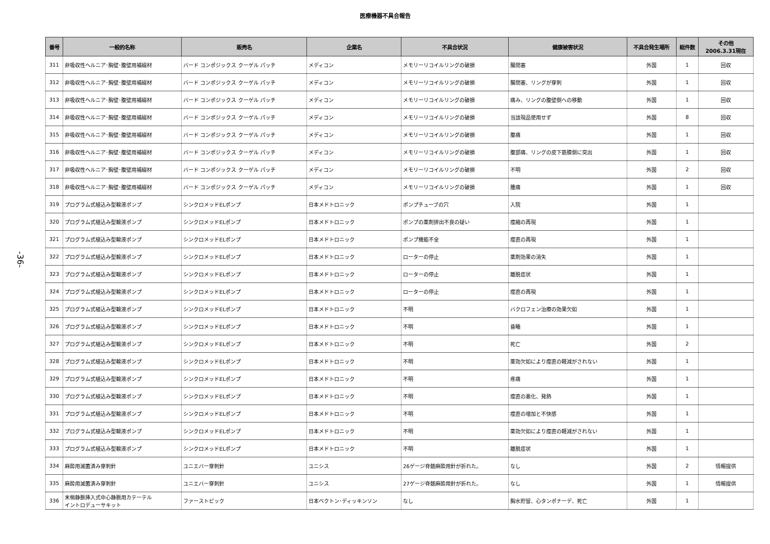医療機器不具合報告
-36-
| 番号 | 一般的名称 | 販売名 | 企業名 | 不具合状況 | 健康被害状況 | 不具合発生場所 | 総件数 | その他 2006.3.31現在 |
| --- | --- | --- | --- | --- | --- | --- | --- | --- |
| 311 | 非吸収性ヘルニア･胸壁･腹壁用補綴材 | バード コンポジックス クーゲル パッチ | メディコン | メモリーリコイルリングの破損 | 腸閉塞 | 外国 | 1 | 回収 |
| 312 | 非吸収性ヘルニア･胸壁･腹壁用補綴材 | バード コンポジックス クーゲル パッチ | メディコン | メモリーリコイルリングの破損 | 腸閉塞、リングが穿刺 | 外国 | 1 | 回収 |
| 313 | 非吸収性ヘルニア･胸壁･腹壁用補綴材 | バード コンポジックス クーゲル パッチ | メディコン | メモリーリコイルリングの破損 | 痛み、リングの腹壁側への移動 | 外国 | 1 | 回収 |
| 314 | 非吸収性ヘルニア･胸壁･腹壁用補綴材 | バード コンポジックス クーゲル パッチ | メディコン | メモリーリコイルリングの破損 | 当該現品使用せず | 外国 | 8 | 回収 |
| 315 | 非吸収性ヘルニア･胸壁･腹壁用補綴材 | バード コンポジックス クーゲル パッチ | メディコン | メモリーリコイルリングの破損 | 腹痛 | 外国 | 1 | 回収 |
| 316 | 非吸収性ヘルニア･胸壁･腹壁用補綴材 | バード コンポジックス クーゲル パッチ | メディコン | メモリーリコイルリングの破損 | 腹部痛、リングの皮下筋膜側に突出 | 外国 | 1 | 回収 |
| 317 | 非吸収性ヘルニア･胸壁･腹壁用補綴材 | バード コンポジックス クーゲル パッチ | メディコン | メモリーリコイルリングの破損 | 不明 | 外国 | 2 | 回収 |
| 318 | 非吸収性ヘルニア･胸壁･腹壁用補綴材 | バード コンポジックス クーゲル パッチ | メディコン | メモリーリコイルリングの破損 | 腫痛 | 外国 | 1 | 回収 |
| 319 | プログラム式植込み型輸液ポンプ | シンクロメッドELポンプ | 日本メドトロニック | ポンプチューブの穴 | 入院 | 外国 | 1 | |
| 320 | プログラム式植込み型輸液ポンプ | シンクロメッドELポンプ | 日本メドトロニック | ポンプの薬剤排出不良の疑い | 痙縮の再現 | 外国 | 1 | |
| 321 | プログラム式植込み型輸液ポンプ | シンクロメッドELポンプ | 日本メドトロニック | ポンプ機能不全 | 痙直の再現 | 外国 | 1 | |
| 322 | プログラム式植込み型輸液ポンプ | シンクロメッドELポンプ | 日本メドトロニック | ローターの停止 | 薬剤効果の消失 | 外国 | 1 | |
| 323 | プログラム式植込み型輸液ポンプ | シンクロメッドELポンプ | 日本メドトロニック | ローターの停止 | 離脱症状 | 外国 | 1 | |
| 324 | プログラム式植込み型輸液ポンプ | シンクロメッドELポンプ | 日本メドトロニック | ローターの停止 | 痙直の再現 | 外国 | 1 | |
| 325 | プログラム式植込み型輸液ポンプ | シンクロメッドELポンプ | 日本メドトロニック | 不明 | バクロフェン治療の効果欠如 | 外国 | 1 | |
| 326 | プログラム式植込み型輸液ポンプ | シンクロメッドELポンプ | 日本メドトロニック | 不明 | 昏睡 | 外国 | 1 | |
| 327 | プログラム式植込み型輸液ポンプ | シンクロメッドELポンプ | 日本メドトロニック | 不明 | 死亡 | 外国 | 2 | |
| 328 | プログラム式植込み型輸液ポンプ | シンクロメッドELポンプ | 日本メドトロニック | 不明 | 薬効欠如により痙直の軽減がされない | 外国 | 1 | |
| 329 | プログラム式植込み型輸液ポンプ | シンクロメッドELポンプ | 日本メドトロニック | 不明 | 疼痛 | 外国 | 1 | |
| 330 | プログラム式植込み型輸液ポンプ | シンクロメッドELポンプ | 日本メドトロニック | 不明 | 痙直の悪化、発熱 | 外国 | 1 | |
| 331 | プログラム式植込み型輸液ポンプ | シンクロメッドELポンプ | 日本メドトロニック | 不明 | 痙直の増加と不快感 | 外国 | 1 | |
| 332 | プログラム式植込み型輸液ポンプ | シンクロメッドELポンプ | 日本メドトロニック | 不明 | 薬効欠如により痙直の軽減がされない | 外国 | 1 | |
| 333 | プログラム式植込み型輸液ポンプ | シンクロメッドELポンプ | 日本メドトロニック | 不明 | 離脱症状 | 外国 | 1 | |
| 334 | 麻酔用滅菌済み穿刺針 | ユニエバー穿刺針 | ユニシス | 26ゲージ脊髄麻酔用針が折れた。 | なし | 外国 | 2 | 情報提供 |
| 335 | 麻酔用滅菌済み穿刺針 | ユニエバー穿刺針 | ユニシス | 27ゲージ脊髄麻酔用針が折れた。 | なし | 外国 | 1 | 情報提供 |
| 336 | 末梢静脈挿入式中心静脈用カテーテル イントロデューサキット | ファーストピック | 日本ベクトン･ディッキンソン | なし | 胸水貯留、心タンポナーデ、死亡 | 外国 | 1 | |